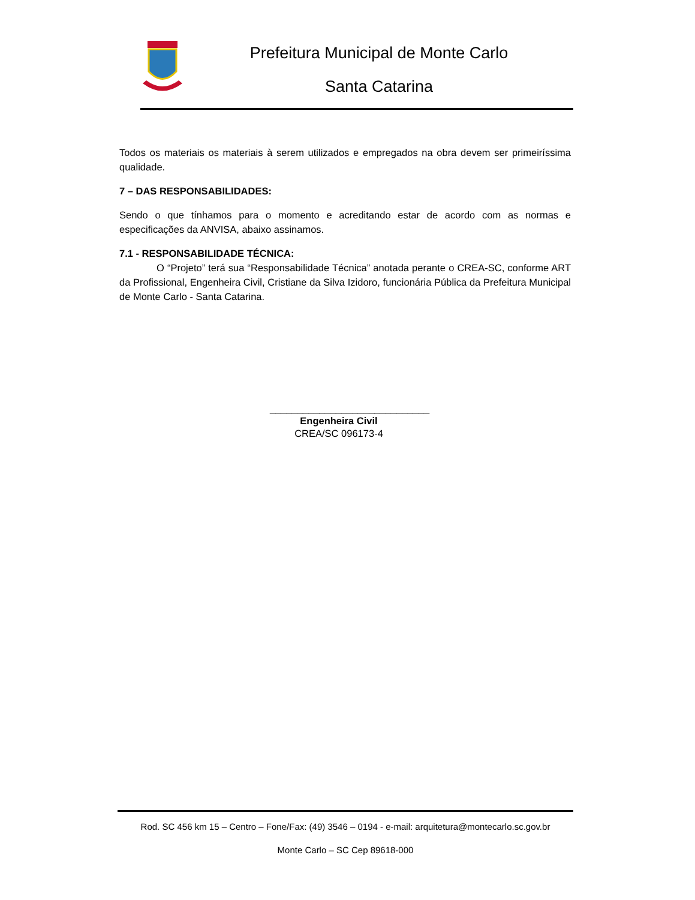Prefeitura Municipal de Monte Carlo
Santa Catarina
Todos os materiais os materiais à serem utilizados e empregados na obra devem ser primeiríssima qualidade.
7 – DAS RESPONSABILIDADES:
Sendo o que tínhamos para o momento e acreditando estar de acordo com as normas e especificações da ANVISA, abaixo assinamos.
7.1 - RESPONSABILIDADE TÉCNICA:
O “Projeto” terá sua “Responsabilidade Técnica” anotada perante o CREA-SC, conforme ART da Profissional, Engenheira Civil, Cristiane da Silva Izidoro, funcionária Pública da Prefeitura Municipal de Monte Carlo - Santa Catarina.
_____________________________
Engenheira Civil
CREA/SC 096173-4
Rod. SC 456 km 15 – Centro – Fone/Fax: (49) 3546 – 0194 - e-mail: arquitetura@montecarlo.sc.gov.br
Monte Carlo – SC Cep 89618-000